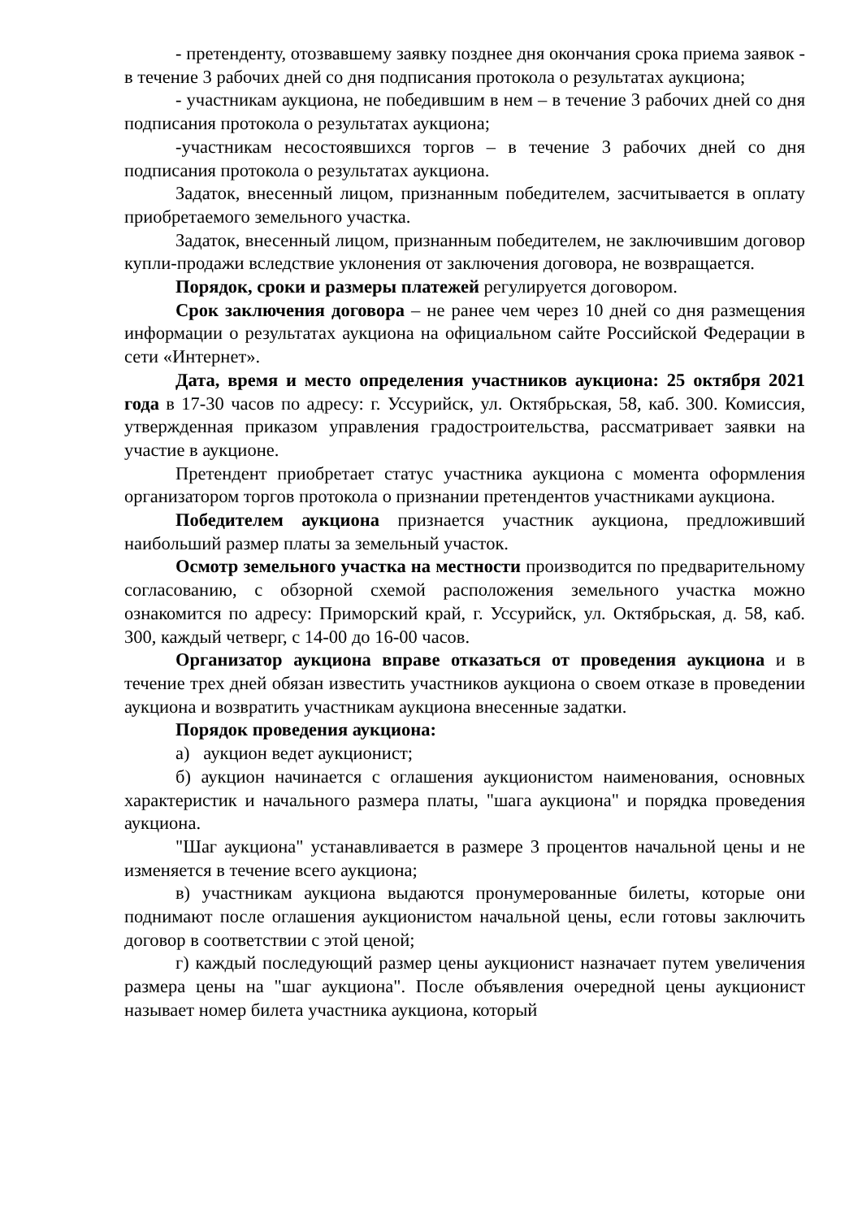- претенденту, отозвавшему заявку позднее дня окончания срока приема заявок - в течение 3 рабочих дней со дня подписания протокола о результатах аукциона;
- участникам аукциона, не победившим в нем – в течение 3 рабочих дней со дня подписания протокола о результатах аукциона;
-участникам несостоявшихся торгов – в течение 3 рабочих дней со дня подписания протокола о результатах аукциона.
Задаток, внесенный лицом, признанным победителем, засчитывается в оплату приобретаемого земельного участка.
Задаток, внесенный лицом, признанным победителем, не заключившим договор купли-продажи вследствие уклонения от заключения договора, не возвращается.
Порядок, сроки и размеры платежей регулируется договором.
Срок заключения договора – не ранее чем через 10 дней со дня размещения информации о результатах аукциона на официальном сайте Российской Федерации в сети «Интернет».
Дата, время и место определения участников аукциона: 25 октября 2021 года в 17-30 часов по адресу: г. Уссурийск, ул. Октябрьская, 58, каб. 300. Комиссия, утвержденная приказом управления градостроительства, рассматривает заявки на участие в аукционе.
Претендент приобретает статус участника аукциона с момента оформления организатором торгов протокола о признании претендентов участниками аукциона.
Победителем аукциона признается участник аукциона, предложивший наибольший размер платы за земельный участок.
Осмотр земельного участка на местности производится по предварительному согласованию, с обзорной схемой расположения земельного участка можно ознакомится по адресу: Приморский край, г. Уссурийск, ул. Октябрьская, д. 58, каб. 300, каждый четверг, с 14-00 до 16-00 часов.
Организатор аукциона вправе отказаться от проведения аукциона и в течение трех дней обязан известить участников аукциона о своем отказе в проведении аукциона и возвратить участникам аукциона внесенные задатки.
Порядок проведения аукциона:
а) аукцион ведет аукционист;
б) аукцион начинается с оглашения аукционистом наименования, основных характеристик и начального размера платы, "шага аукциона" и порядка проведения аукциона.
"Шаг аукциона" устанавливается в размере 3 процентов начальной цены и не изменяется в течение всего аукциона;
в) участникам аукциона выдаются пронумерованные билеты, которые они поднимают после оглашения аукционистом начальной цены, если готовы заключить договор в соответствии с этой ценой;
г) каждый последующий размер цены аукционист назначает путем увеличения размера цены на "шаг аукциона". После объявления очередной цены аукционист называет номер билета участника аукциона, который